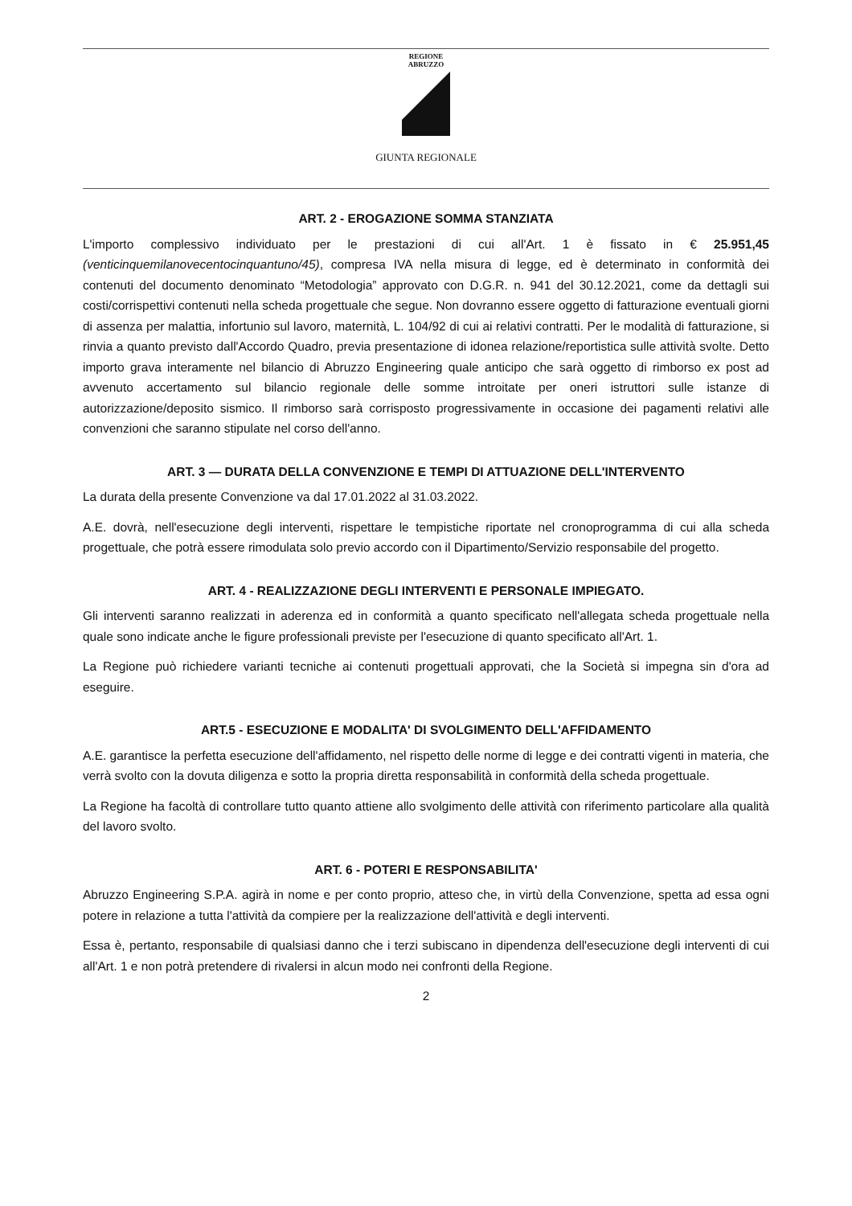REGIONE
ABRUZZO
GIUNTA REGIONALE
ART. 2 - EROGAZIONE SOMMA STANZIATA
L'importo complessivo individuato per le prestazioni di cui all'Art. 1 è fissato in € 25.951,45 (venticinquemilanovecentocinquantuno/45), compresa IVA nella misura di legge, ed è determinato in conformità dei contenuti del documento denominato “Metodologia” approvato con D.G.R. n. 941 del 30.12.2021, come da dettagli sui costi/corrispettivi contenuti nella scheda progettuale che segue. Non dovranno essere oggetto di fatturazione eventuali giorni di assenza per malattia, infortunio sul lavoro, maternità, L. 104/92 di cui ai relativi contratti. Per le modalità di fatturazione, si rinvia a quanto previsto dall'Accordo Quadro, previa presentazione di idonea relazione/reportistica sulle attività svolte. Detto importo grava interamente nel bilancio di Abruzzo Engineering quale anticipo che sarà oggetto di rimborso ex post ad avvenuto accertamento sul bilancio regionale delle somme introitate per oneri istruttori sulle istanze di autorizzazione/deposito sismico. Il rimborso sarà corrisposto progressivamente in occasione dei pagamenti relativi alle convenzioni che saranno stipulate nel corso dell'anno.
ART. 3 — DURATA DELLA CONVENZIONE E TEMPI DI ATTUAZIONE DELL'INTERVENTO
La durata della presente Convenzione va dal 17.01.2022 al 31.03.2022.
A.E. dovrà, nell'esecuzione degli interventi, rispettare le tempistiche riportate nel cronoprogramma di cui alla scheda progettuale, che potrà essere rimodulata solo previo accordo con il Dipartimento/Servizio responsabile del progetto.
ART. 4 - REALIZZAZIONE DEGLI INTERVENTI E PERSONALE IMPIEGATO.
Gli interventi saranno realizzati in aderenza ed in conformità a quanto specificato nell'allegata scheda progettuale nella quale sono indicate anche le figure professionali previste per l'esecuzione di quanto specificato all'Art. 1.
La Regione può richiedere varianti tecniche ai contenuti progettuali approvati, che la Società si impegna sin d'ora ad eseguire.
ART.5 - ESECUZIONE E MODALITA' DI SVOLGIMENTO DELL'AFFIDAMENTO
A.E. garantisce la perfetta esecuzione dell'affidamento, nel rispetto delle norme di legge e dei contratti vigenti in materia, che verrà svolto con la dovuta diligenza e sotto la propria diretta responsabilità in conformità della scheda progettuale.
La Regione ha facoltà di controllare tutto quanto attiene allo svolgimento delle attività con riferimento particolare alla qualità del lavoro svolto.
ART. 6 - POTERI E RESPONSABILITA'
Abruzzo Engineering S.P.A. agirà in nome e per conto proprio, atteso che, in virtù della Convenzione, spetta ad essa ogni potere in relazione a tutta l'attività da compiere per la realizzazione dell'attività e degli interventi.
Essa è, pertanto, responsabile di qualsiasi danno che i terzi subiscano in dipendenza dell'esecuzione degli interventi di cui all'Art. 1 e non potrà pretendere di rivalersi in alcun modo nei confronti della Regione.
2